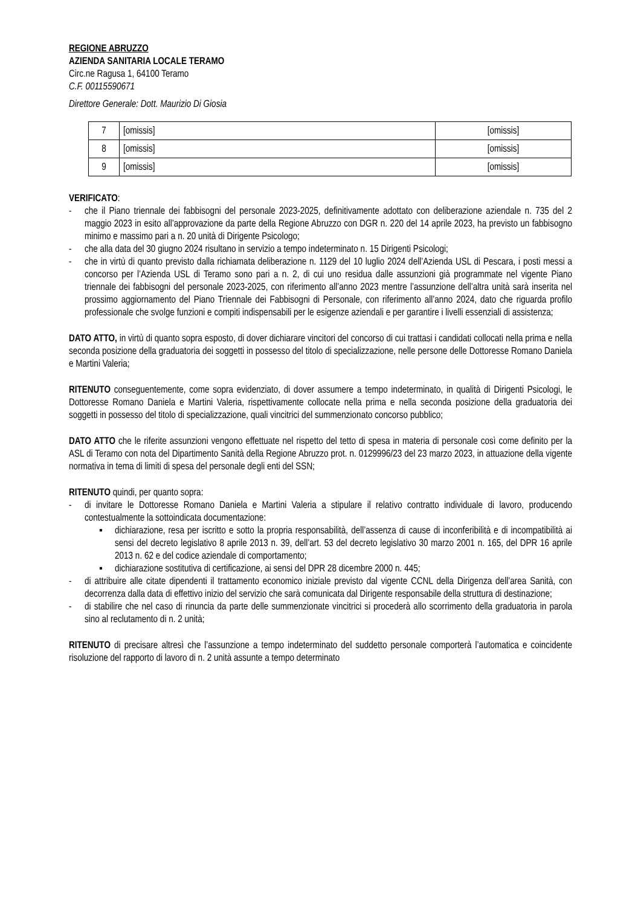REGIONE ABRUZZO
AZIENDA SANITARIA LOCALE TERAMO
Circ.ne Ragusa 1, 64100 Teramo
C.F. 00115590671
Direttore Generale: Dott. Maurizio Di Giosia
| 7 | [omissis] | [omissis] |
| 8 | [omissis] | [omissis] |
| 9 | [omissis] | [omissis] |
VERIFICATO:
- che il Piano triennale dei fabbisogni del personale 2023-2025, definitivamente adottato con deliberazione aziendale n. 735 del 2 maggio 2023 in esito all’approvazione da parte della Regione Abruzzo con DGR n. 220 del 14 aprile 2023, ha previsto un fabbisogno minimo e massimo pari a n. 20 unità di Dirigente Psicologo;
- che alla data del 30 giugno 2024 risultano in servizio a tempo indeterminato n. 15 Dirigenti Psicologi;
- che in virtù di quanto previsto dalla richiamata deliberazione n. 1129 del 10 luglio 2024 dell’Azienda USL di Pescara, i posti messi a concorso per l’Azienda USL di Teramo sono pari a n. 2, di cui uno residua dalle assunzioni già programmate nel vigente Piano triennale dei fabbisogni del personale 2023-2025, con riferimento all’anno 2023 mentre l’assunzione dell’altra unità sarà inserita nel prossimo aggiornamento del Piano Triennale dei Fabbisogni di Personale, con riferimento all’anno 2024, dato che riguarda profilo professionale che svolge funzioni e compiti indispensabili per le esigenze aziendali e per garantire i livelli essenziali di assistenza;
DATO ATTO, in virtù di quanto sopra esposto, di dover dichiarare vincitori del concorso di cui trattasi i candidati collocati nella prima e nella seconda posizione della graduatoria dei soggetti in possesso del titolo di specializzazione, nelle persone delle Dottoresse Romano Daniela e Martini Valeria;
RITENUTO conseguentemente, come sopra evidenziato, di dover assumere a tempo indeterminato, in qualità di Dirigenti Psicologi, le Dottoresse Romano Daniela e Martini Valeria, rispettivamente collocate nella prima e nella seconda posizione della graduatoria dei soggetti in possesso del titolo di specializzazione, quali vincitrici del summenzionato concorso pubblico;
DATO ATTO che le riferite assunzioni vengono effettuate nel rispetto del tetto di spesa in materia di personale così come definito per la ASL di Teramo con nota del Dipartimento Sanità della Regione Abruzzo prot. n. 0129996/23 del 23 marzo 2023, in attuazione della vigente normativa in tema di limiti di spesa del personale degli enti del SSN;
RITENUTO quindi, per quanto sopra:
- di invitare le Dottoresse Romano Daniela e Martini Valeria a stipulare il relativo contratto individuale di lavoro, producendo contestualmente la sottoindicata documentazione:
▪ dichiarazione, resa per iscritto e sotto la propria responsabilità, dell’assenza di cause di inconferibilità e di incompatibilità ai sensi del decreto legislativo 8 aprile 2013 n. 39, dell’art. 53 del decreto legislativo 30 marzo 2001 n. 165, del DPR 16 aprile 2013 n. 62 e del codice aziendale di comportamento;
▪ dichiarazione sostitutiva di certificazione, ai sensi del DPR 28 dicembre 2000 n. 445;
- di attribuire alle citate dipendenti il trattamento economico iniziale previsto dal vigente CCNL della Dirigenza dell’area Sanità, con decorrenza dalla data di effettivo inizio del servizio che sarà comunicata dal Dirigente responsabile della struttura di destinazione;
- di stabilire che nel caso di rinuncia da parte delle summenzionate vincitrici si procederà allo scorrimento della graduatoria in parola sino al reclutamento di n. 2 unità;
RITENUTO di precisare altresì che l’assunzione a tempo indeterminato del suddetto personale comporterà l’automatica e coincidente risoluzione del rapporto di lavoro di n. 2 unità assunte a tempo determinato